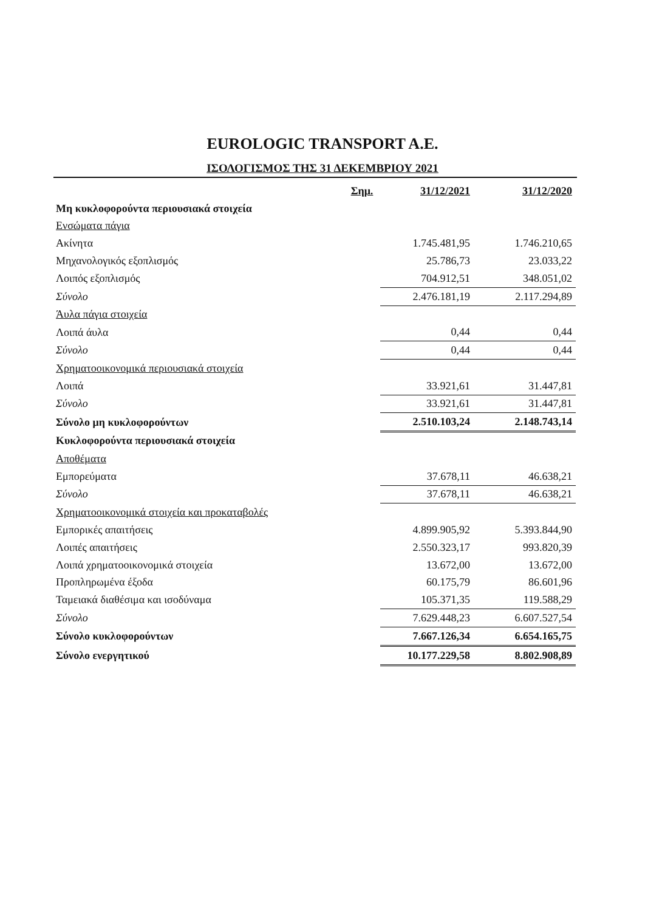EUROLOGIC TRANSPORT A.E.
ΙΣΟΛΟΓΙΣΜΟΣ ΤΗΣ 31 ΔΕΚΕΜΒΡΙΟΥ 2021
| | Σημ. | 31/12/2021 | | 31/12/2020 |
| Μη κυκλοφορούντα περιουσιακά στοιχεία | | | | |
| Ενσώματα πάγια | | | | |
| Ακίνητα | | 1.745.481,95 | | 1.746.210,65 |
| Μηχανολογικός εξοπλισμός | | 25.786,73 | | 23.033,22 |
| Λοιπός εξοπλισμός | | 704.912,51 | | 348.051,02 |
| Σύνολο | | 2.476.181,19 | | 2.117.294,89 |
| Άυλα πάγια στοιχεία | | | | |
| Λοιπά άυλα | | 0,44 | | 0,44 |
| Σύνολο | | 0,44 | | 0,44 |
| Χρηματοοικονομικά περιουσιακά στοιχεία | | | | |
| Λοιπά | | 33.921,61 | | 31.447,81 |
| Σύνολο | | 33.921,61 | | 31.447,81 |
| Σύνολο μη κυκλοφορούντων | | 2.510.103,24 | | 2.148.743,14 |
| Κυκλοφορούντα περιουσιακά στοιχεία | | | | |
| Αποθέματα | | | | |
| Εμπορεύματα | | 37.678,11 | | 46.638,21 |
| Σύνολο | | 37.678,11 | | 46.638,21 |
| Χρηματοοικονομικά στοιχεία και προκαταβολές | | | | |
| Εμπορικές απαιτήσεις | | 4.899.905,92 | | 5.393.844,90 |
| Λοιπές απαιτήσεις | | 2.550.323,17 | | 993.820,39 |
| Λοιπά χρηματοοικονομικά στοιχεία | | 13.672,00 | | 13.672,00 |
| Προπληρωμένα έξοδα | | 60.175,79 | | 86.601,96 |
| Ταμειακά διαθέσιμα και ισοδύναμα | | 105.371,35 | | 119.588,29 |
| Σύνολο | | 7.629.448,23 | | 6.607.527,54 |
| Σύνολο κυκλοφορούντων | | 7.667.126,34 | | 6.654.165,75 |
| Σύνολο ενεργητικού | | 10.177.229,58 | | 8.802.908,89 |